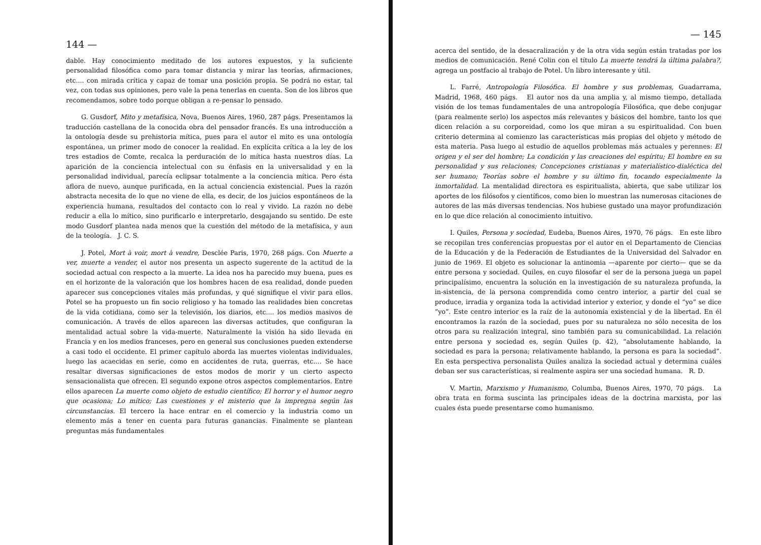144 —
dable. Hay conocimiento meditado de los autores expuestos, y la suficiente personalidad filosófica como para tomar distancia y mirar las teorías, afirmaciones, etc.... con mirada crítica y capaz de tomar una posición propia. Se podrá no estar, tal vez, con todas sus opiniones, pero vale la pena tenerlas en cuenta. Son de los libros que recomendamos, sobre todo porque obligan a re-pensar lo pensado.
G. Gusdorf, Mito y metafísica, Nova, Buenos Aires, 1960, 287 págs. Presentamos la traducción castellana de la conocida obra del pensador francés. Es una introducción a la ontología desde su prehistoria mítica, pues para el autor el mito es una ontología espontánea, un primer modo de conocer la realidad. En explícita crítica a la ley de los tres estadios de Comte, recalca la perduración de lo mítica hasta nuestros días. La aparición de la conciencia intelectual con su énfasis en la universalidad y en la personalidad individual, parecía eclipsar totalmente a la conciencia mítica. Pero ésta aflora de nuevo, aunque purificada, en la actual conciencia existencial. Pues la razón abstracta necesita de lo que no viene de ella, es decir, de los juicios espontáneos de la experiencia humana, resultados del contacto con lo real y vivido. La razón no debe reducir a ella lo mítico, sino purificarlo e interpretarlo, desgajando su sentido. De este modo Gusdorf plantea nada menos que la cuestión del método de la metafísica, y aun de la teología. J. C. S.
J. Potel, Mort à voir, mort à vendre, Desclée Paris, 1970, 268 págs. Con Muerte a ver, muerte a vender, el autor nos presenta un aspecto sugerente de la actitud de la sociedad actual con respecto a la muerte. La idea nos ha parecido muy buena, pues es en el horizonte de la valoración que los hombres hacen de esa realidad, donde pueden aparecer sus concepciones vitales más profundas, y qué signifique el vivir para ellos. Potel se ha propuesto un fin socio religioso y ha tomado las realidades bien concretas de la vida cotidiana, como ser la televisión, los diarios, etc.... los medios masivos de comunicación. A través de ellos aparecen las diversas actitudes, que configuran la mentalidad actual sobre la vida-muerte. Naturalmente la visión ha sido llevada en Francia y en los medios franceses, pero en general sus conclusiones pueden extenderse a casi todo el occidente. El primer capítulo aborda las muertes violentas individuales, luego las acaecidas en serie, como en accidentes de ruta, guerras, etc.... Se hace resaltar diversas significaciones de estos modos de morir y un cierto aspecto sensacionalista que ofrecen. El segundo expone otros aspectos complementarios. Entre ellos aparecen La muerte como objeto de estudio científico; El horror y el humor negro que ocasiona; Lo mítico; Las cuestiones y el misterio que la impregna según las circunstancias. El tercero la hace entrar en el comercio y la industria como un elemento más a tener en cuenta para futuras ganancias. Finalmente se plantean preguntas más fundamentales
— 145
acerca del sentido, de la desacralización y de la otra vida según están tratadas por los medios de comunicación. René Colin con el título La muerte tendrá la última palabra?, agrega un postfacio al trabajo de Potel. Un libro interesante y útil.
L. Farré, Antropología Filosófica. El hombre y sus problemas, Guadarrama, Madrid, 1968, 460 págs. El autor nos da una amplia y, al mismo tiempo, detallada visión de los temas fundamentales de una antropología Filosófica, que debe conjugar (para realmente serlo) los aspectos más relevantes y básicos del hombre, tanto los que dicen relación a su corporeidad, como los que miran a su espiritualidad. Con buen criterio determina al comienzo las características más propias del objeto y método de esta materia. Pasa luego al estudio de aquellos problemas más actuales y perennes: El origen y el ser del hombre; La condición y las creaciones del espíritu; El hombre en su personalidad y sus relaciones; Concepciones cristianas y materialístico-dialéctica del ser humano; Teorías sobre el hombre y su último fin, tocando especialmente la inmortalidad. La mentalidad directora es espiritualista, abierta, que sabe utilizar los aportes de los filósofos y científicos, como bien lo muestran las numerosas citaciones de autores de las más diversas tendencias. Nos hubiese gustado una mayor profundización en lo que dice relación al conocimiento intuitivo.
I. Quiles, Persona y sociedad, Eudeba, Buenos Aires, 1970, 76 págs. En este libro se recopilan tres conferencias propuestas por el autor en el Departamento de Ciencias de la Educación y de la Federación de Estudiantes de la Universidad del Salvador en junio de 1969. El objeto es solucionar la antinomia —aparente por cierto— que se da entre persona y sociedad. Quiles, en cuyo filosofar el ser de la persona juega un papel principalísimo, encuentra la solución en la investigación de su naturaleza profunda, la in-sistencia, de la persona comprendida como centro interior, a partir del cual se produce, irradia y organiza toda la actividad interior y exterior, y donde el “yo” se dice “yo”. Este centro interior es la raíz de la autonomía existencial y de la libertad. En él encontramos la razón de la sociedad, pues por su naturaleza no sólo necesita de los otros para su realización integral, sino también para su comunicabilidad. La relación entre persona y sociedad es, según Quiles (p. 42), “absolutamente hablando, la sociedad es para la persona; relativamente hablando, la persona es para la sociedad”. En esta perspectiva personalista Quiles analiza la sociedad actual y determina cuáles deban ser sus características, si realmente aspira ser una sociedad humana. R. D.
V. Martin, Marxismo y Humanismo, Columba, Buenos Aires, 1970, 70 págs. La obra trata en forma suscinta las principales ideas de la doctrina marxista, por las cuales ésta puede presentarse como humanismo.